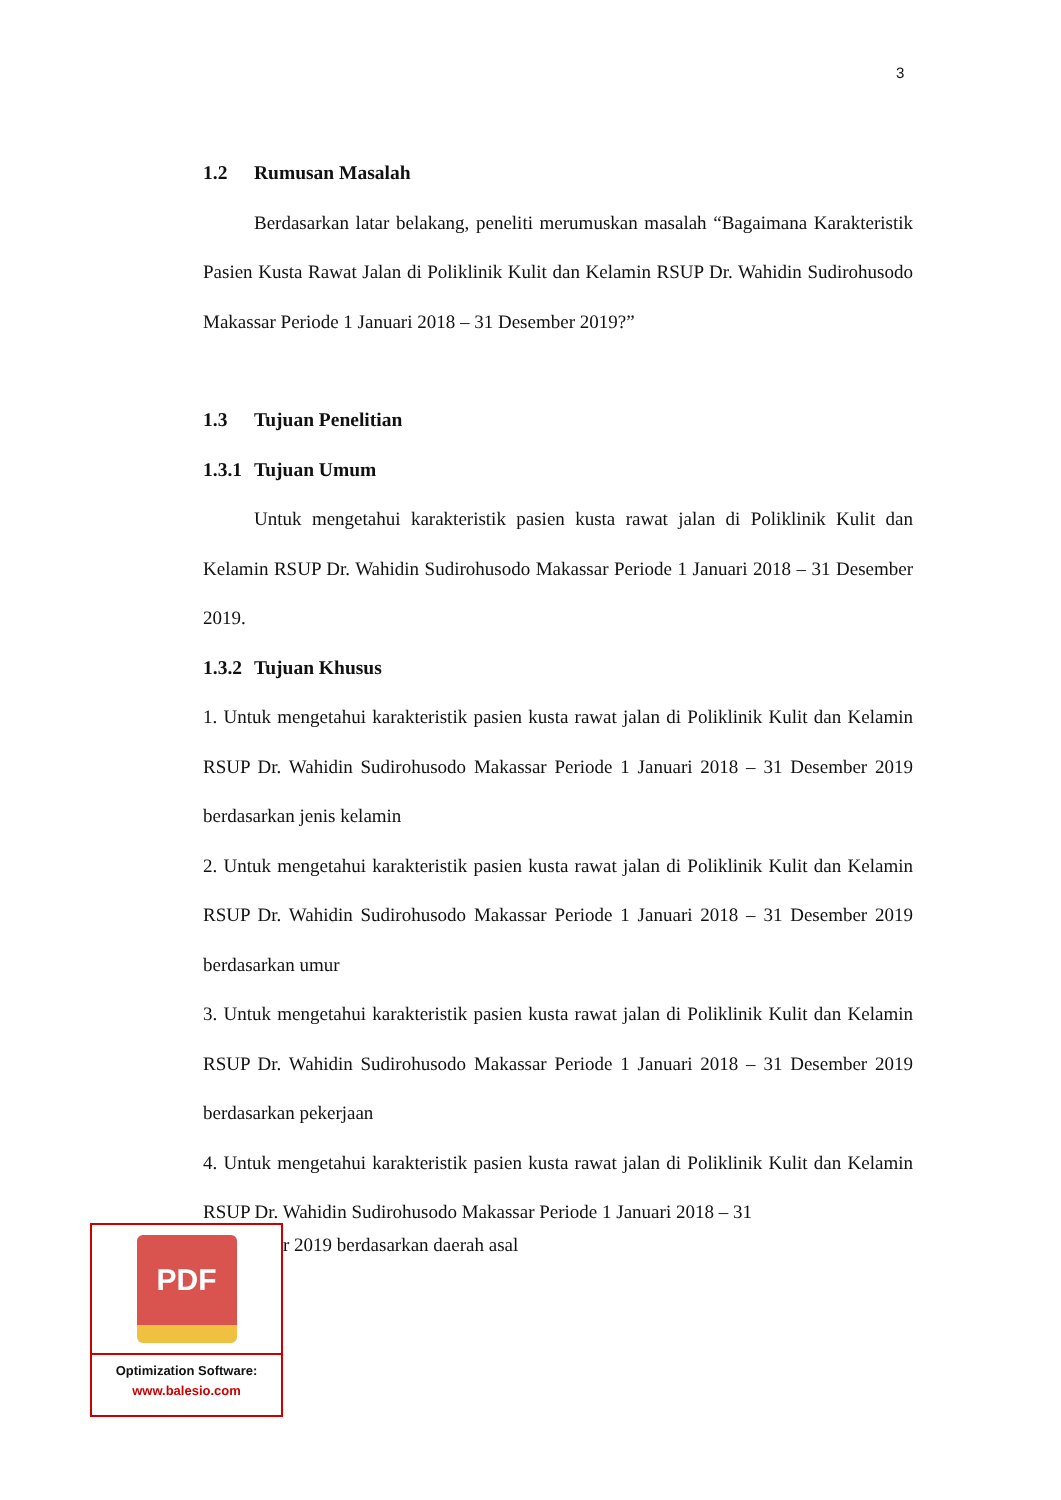3
1.2 Rumusan Masalah
Berdasarkan latar belakang, peneliti merumuskan masalah “Bagaimana Karakteristik Pasien Kusta Rawat Jalan di Poliklinik Kulit dan Kelamin RSUP Dr. Wahidin Sudirohusodo Makassar Periode 1 Januari 2018 – 31 Desember 2019?”
1.3 Tujuan Penelitian
1.3.1 Tujuan Umum
Untuk mengetahui karakteristik pasien kusta rawat jalan di Poliklinik Kulit dan Kelamin RSUP Dr. Wahidin Sudirohusodo Makassar Periode 1 Januari 2018 – 31 Desember 2019.
1.3.2 Tujuan Khusus
1. Untuk mengetahui karakteristik pasien kusta rawat jalan di Poliklinik Kulit dan Kelamin RSUP Dr. Wahidin Sudirohusodo Makassar Periode 1 Januari 2018 – 31 Desember 2019 berdasarkan jenis kelamin
2. Untuk mengetahui karakteristik pasien kusta rawat jalan di Poliklinik Kulit dan Kelamin RSUP Dr. Wahidin Sudirohusodo Makassar Periode 1 Januari 2018 – 31 Desember 2019 berdasarkan umur
3. Untuk mengetahui karakteristik pasien kusta rawat jalan di Poliklinik Kulit dan Kelamin RSUP Dr. Wahidin Sudirohusodo Makassar Periode 1 Januari 2018 – 31 Desember 2019 berdasarkan pekerjaan
4. Untuk mengetahui karakteristik pasien kusta rawat jalan di Poliklinik Kulit dan Kelamin RSUP Dr. Wahidin Sudirohusodo Makassar Periode 1 Januari 2018 – 31
PDF
Optimization Software:
www.balesio.com
r 2019 berdasarkan daerah asal